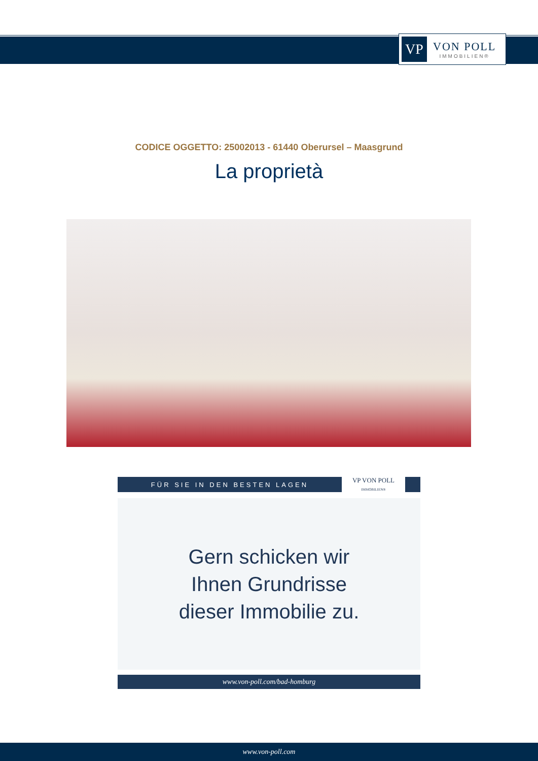VP
VON POLL
IMMOBILIEN®
CODICE OGGETTO: 25002013 - 61440 Oberursel – Maasgrund
La proprietà
FÜR SIE IN DEN BESTEN LAGEN
VP VON POLL
IMMOBILIEN®
Gern schicken wir
Ihnen Grundrisse
dieser Immobilie zu.
www.von-poll.com/bad-homburg
www.von-poll.com